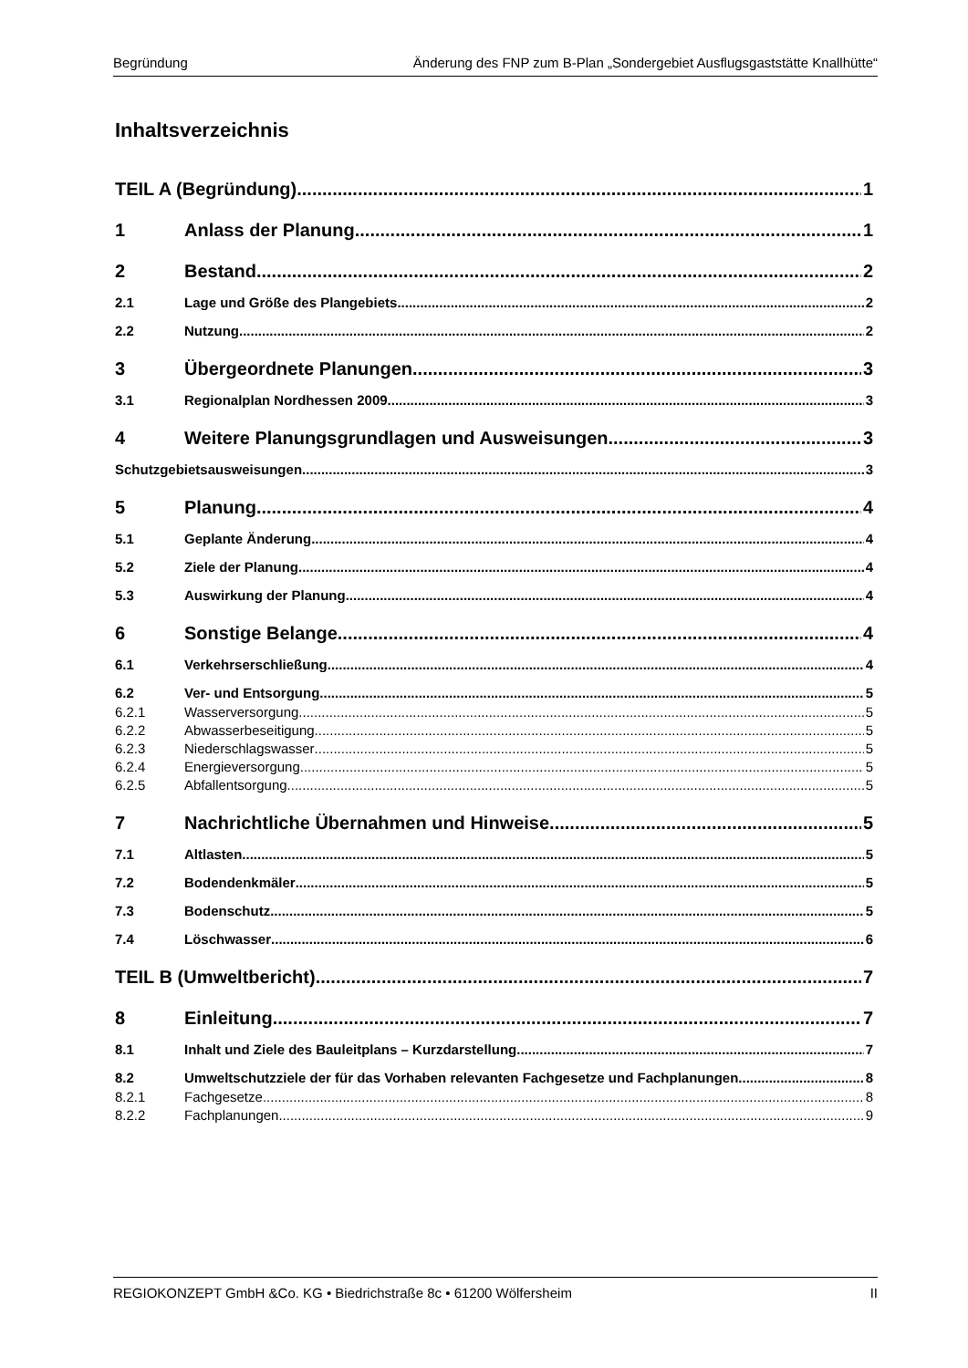Begründung Änderung des FNP zum B-Plan „Sondergebiet Ausflugsgaststätte Knallhütte“
Inhaltsverzeichnis
TEIL A (Begründung) 1
1 Anlass der Planung 1
2 Bestand 2
2.1 Lage und Größe des Plangebiets 2
2.2 Nutzung 2
3 Übergeordnete Planungen 3
3.1 Regionalplan Nordhessen 2009 3
4 Weitere Planungsgrundlagen und Ausweisungen 3
Schutzgebietsausweisungen 3
5 Planung 4
5.1 Geplante Änderung 4
5.2 Ziele der Planung 4
5.3 Auswirkung der Planung 4
6 Sonstige Belange 4
6.1 Verkehrserschließung 4
6.2 Ver- und Entsorgung 5
6.2.1 Wasserversorgung 5
6.2.2 Abwasserbeseitigung 5
6.2.3 Niederschlagswasser 5
6.2.4 Energieversorgung 5
6.2.5 Abfallentsorgung 5
7 Nachrichtliche Übernahmen und Hinweise 5
7.1 Altlasten 5
7.2 Bodendenkmäler 5
7.3 Bodenschutz 5
7.4 Löschwasser 6
TEIL B (Umweltbericht) 7
8 Einleitung 7
8.1 Inhalt und Ziele des Bauleitplans – Kurzdarstellung 7
8.2 Umweltschutzziele der für das Vorhaben relevanten Fachgesetze und Fachplanungen 8
8.2.1 Fachgesetze 8
8.2.2 Fachplanungen 9
REGIOKONZEPT GmbH &Co. KG • Biedrichstraße 8c • 61200 Wölfersheim II